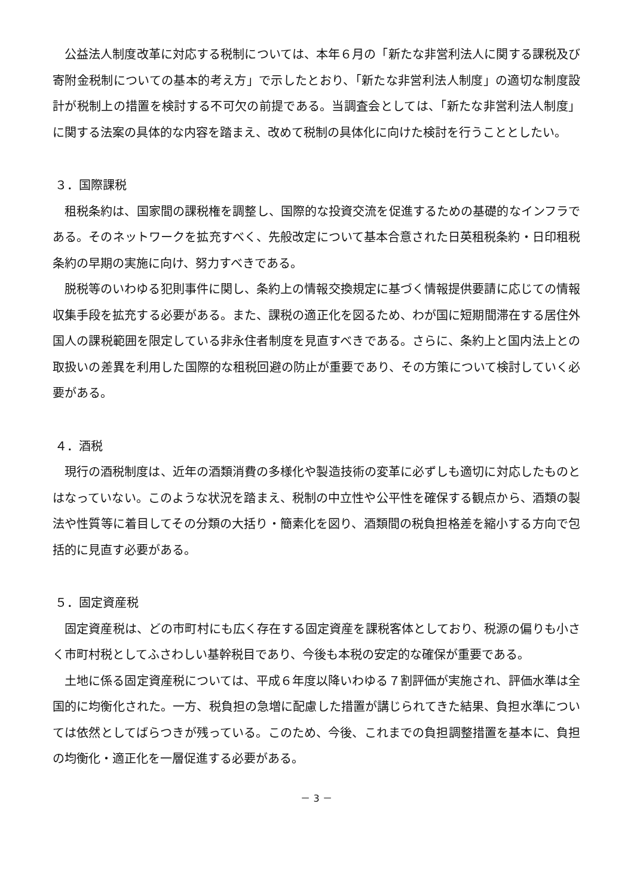公益法人制度改革に対応する税制については、本年６月の「新たな非営利法人に関する課税及び寄附金税制についての基本的考え方」で示したとおり、「新たな非営利法人制度」の適切な制度設計が税制上の措置を検討する不可欠の前提である。当調査会としては、「新たな非営利法人制度」に関する法案の具体的な内容を踏まえ、改めて税制の具体化に向けた検討を行うこととしたい。
３．国際課税
租税条約は、国家間の課税権を調整し、国際的な投資交流を促進するための基礎的なインフラである。そのネットワークを拡充すべく、先般改定について基本合意された日英租税条約・日印租税条約の早期の実施に向け、努力すべきである。
脱税等のいわゆる犯則事件に関し、条約上の情報交換規定に基づく情報提供要請に応じての情報収集手段を拡充する必要がある。また、課税の適正化を図るため、わが国に短期間滞在する居住外国人の課税範囲を限定している非永住者制度を見直すべきである。さらに、条約上と国内法上との取扱いの差異を利用した国際的な租税回避の防止が重要であり、その方策について検討していく必要がある。
４．酒税
現行の酒税制度は、近年の酒類消費の多様化や製造技術の変革に必ずしも適切に対応したものとはなっていない。このような状況を踏まえ、税制の中立性や公平性を確保する観点から、酒類の製法や性質等に着目してその分類の大括り・簡素化を図り、酒類間の税負担格差を縮小する方向で包括的に見直す必要がある。
５．固定資産税
固定資産税は、どの市町村にも広く存在する固定資産を課税客体としており、税源の偏りも小さく市町村税としてふさわしい基幹税目であり、今後も本税の安定的な確保が重要である。
土地に係る固定資産税については、平成６年度以降いわゆる７割評価が実施され、評価水準は全国的に均衡化された。一方、税負担の急増に配慮した措置が講じられてきた結果、負担水準については依然としてばらつきが残っている。このため、今後、これまでの負担調整措置を基本に、負担の均衡化・適正化を一層促進する必要がある。
－ 3 －